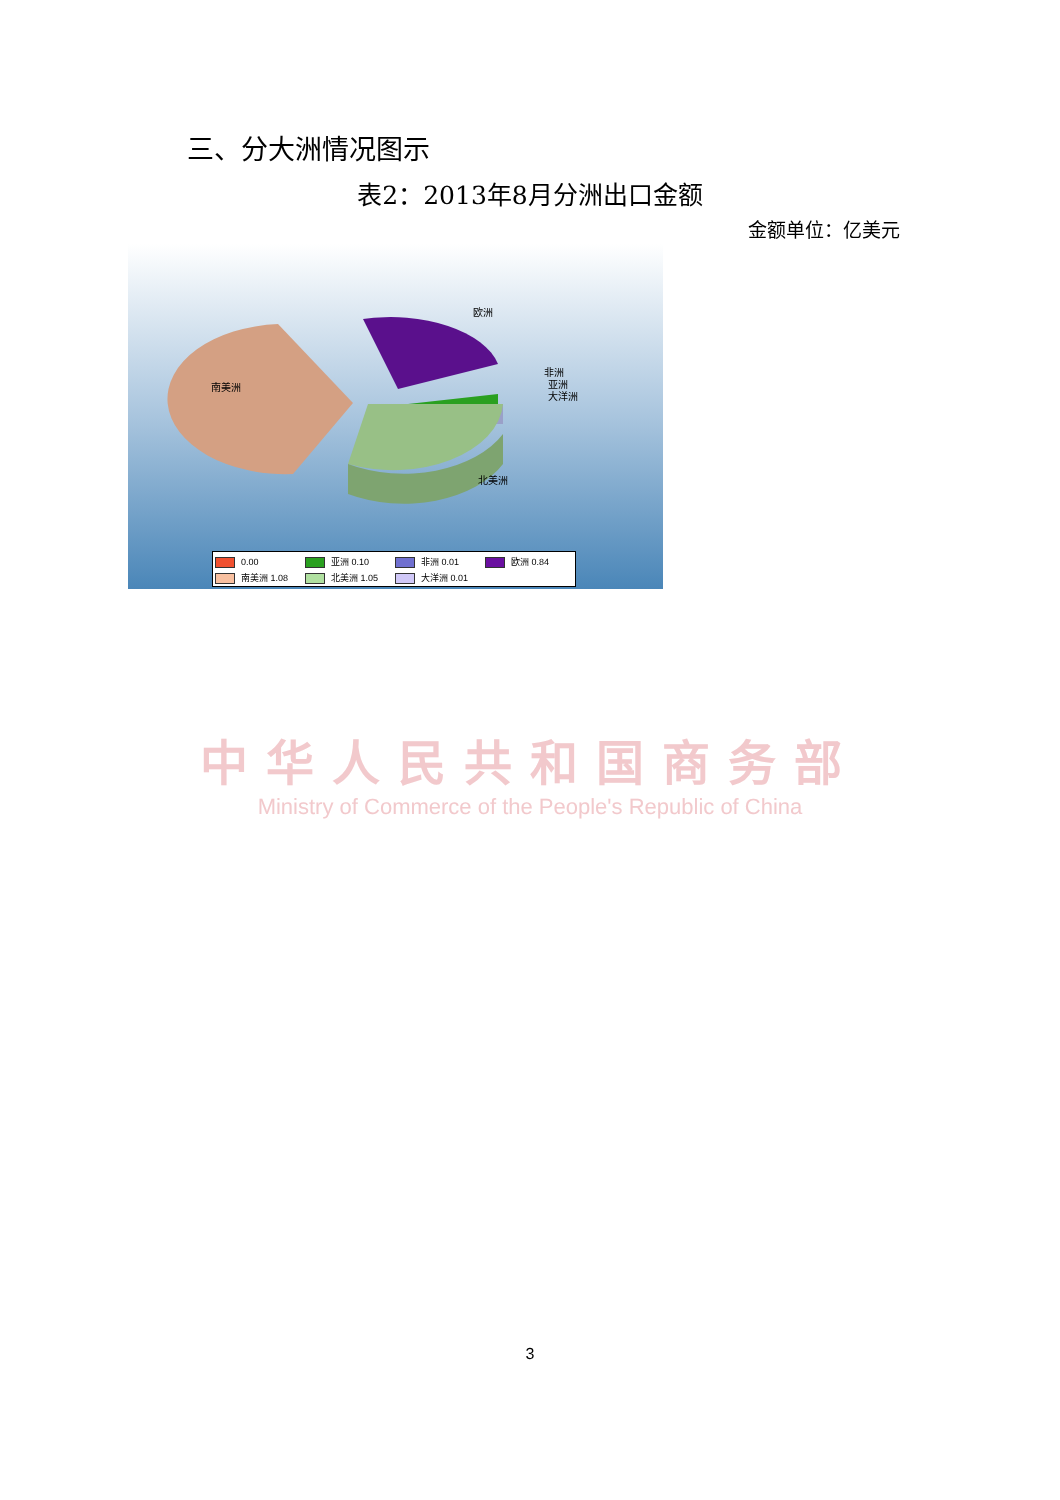三、分大洲情况图示
表2：2013年8月分洲出口金额
金额单位：亿美元
欧洲
南美洲
非洲
亚洲
大洋洲
北美洲
0.00 亚洲 0.10 非洲 0.01 欧洲 0.84
南美洲 1.08 北美洲 1.05 大洋洲 0.01
中华人民共和国商务部
Ministry of Commerce of the People's Republic of China
3